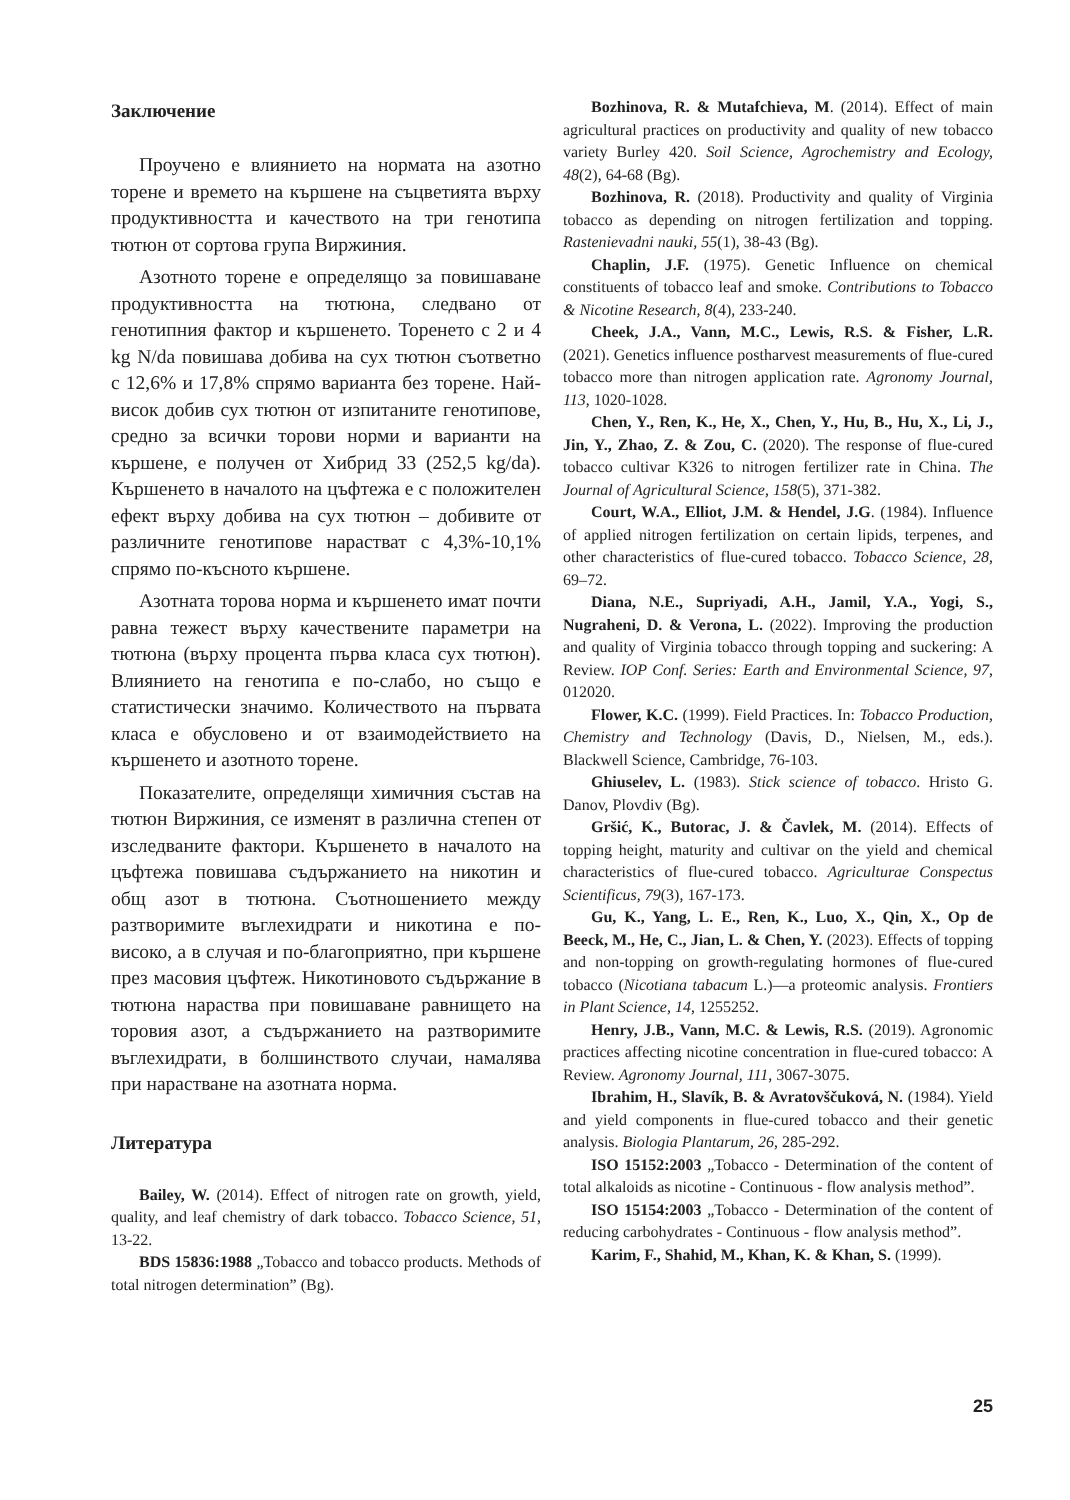Заключение
Проучено е влиянието на нормата на азотно торене и времето на кършене на съцветията върху продуктивността и качеството на три генотипа тютюн от сортова група Виржиния.
Азотното торене е определящо за повишаване продуктивността на тютюна, следвано от генотипния фактор и кършенето. Торенето с 2 и 4 kg N/da повишава добива на сух тютюн съответно с 12,6% и 17,8% спрямо варианта без торене. Най-висок добив сух тютюн от изпитаните генотипове, средно за всички торови норми и варианти на кършене, е получен от Хибрид 33 (252,5 kg/da). Кършенето в началото на цъфтежа е с положителен ефект върху добива на сух тютюн – добивите от различните генотипове нарастват с 4,3%-10,1% спрямо по-късното кършене.
Азотната торова норма и кършенето имат почти равна тежест върху качествените параметри на тютюна (върху процента първа класа сух тютюн). Влиянието на генотипа е по-слабо, но също е статистически значимо. Количеството на първата класа е обусловено и от взаимодействието на кършенето и азотното торене.
Показателите, определящи химичния състав на тютюн Виржиния, се изменят в различна степен от изследваните фактори. Кършенето в началото на цъфтежа повишава съдържанието на никотин и общ азот в тютюна. Съотношението между разтворимите въглехидрати и никотина е по-високо, а в случая и по-благоприятно, при кършене през масовия цъфтеж. Никотиновото съдържание в тютюна нараства при повишаване равнището на торовия азот, а съдържанието на разтворимите въглехидрати, в болшинството случаи, намалява при нарастване на азотната норма.
Литература
Bailey, W. (2014). Effect of nitrogen rate on growth, yield, quality, and leaf chemistry of dark tobacco. Tobacco Science, 51, 13-22.
BDS 15836:1988 „Tobacco and tobacco products. Methods of total nitrogen determination” (Bg).
Bozhinova, R. & Mutafchieva, M. (2014). Effect of main agricultural practices on productivity and quality of new tobacco variety Burley 420. Soil Science, Agrochemistry and Ecology, 48(2), 64-68 (Bg).
Bozhinova, R. (2018). Productivity and quality of Virginia tobacco as depending on nitrogen fertilization and topping. Rastenievadni nauki, 55(1), 38-43 (Bg).
Chaplin, J.F. (1975). Genetic Influence on chemical constituents of tobacco leaf and smoke. Contributions to Tobacco & Nicotine Research, 8(4), 233-240.
Cheek, J.A., Vann, M.C., Lewis, R.S. & Fisher, L.R. (2021). Genetics influence postharvest measurements of flue-cured tobacco more than nitrogen application rate. Agronomy Journal, 113, 1020-1028.
Chen, Y., Ren, K., He, X., Chen, Y., Hu, B., Hu, X., Li, J., Jin, Y., Zhao, Z. & Zou, C. (2020). The response of flue-cured tobacco cultivar K326 to nitrogen fertilizer rate in China. The Journal of Agricultural Science, 158(5), 371-382.
Court, W.A., Elliot, J.M. & Hendel, J.G. (1984). Influence of applied nitrogen fertilization on certain lipids, terpenes, and other characteristics of flue-cured tobacco. Tobacco Science, 28, 69–72.
Diana, N.E., Supriyadi, A.H., Jamil, Y.A., Yogi, S., Nugraheni, D. & Verona, L. (2022). Improving the production and quality of Virginia tobacco through topping and suckering: A Review. IOP Conf. Series: Earth and Environmental Science, 97, 012020.
Flower, K.C. (1999). Field Practices. In: Tobacco Production, Chemistry and Technology (Davis, D., Nielsen, M., eds.). Blackwell Science, Cambridge, 76-103.
Ghiuselev, L. (1983). Stick science of tobacco. Hristo G. Danov, Plovdiv (Bg).
Gršić, K., Butorac, J. & Čavlek, M. (2014). Effects of topping height, maturity and cultivar on the yield and chemical characteristics of flue-cured tobacco. Agriculturae Conspectus Scientificus, 79(3), 167-173.
Gu, K., Yang, L. E., Ren, K., Luo, X., Qin, X., Op de Beeck, M., He, C., Jian, L. & Chen, Y. (2023). Effects of topping and non-topping on growth-regulating hormones of flue-cured tobacco (Nicotiana tabacum L.)—a proteomic analysis. Frontiers in Plant Science, 14, 1255252.
Henry, J.B., Vann, M.C. & Lewis, R.S. (2019). Agronomic practices affecting nicotine concentration in flue-cured tobacco: A Review. Agronomy Journal, 111, 3067-3075.
Ibrahim, H., Slavík, B. & Avratovščuková, N. (1984). Yield and yield components in flue-cured tobacco and their genetic analysis. Biologia Plantarum, 26, 285-292.
ISO 15152:2003 „Tobacco - Determination of the content of total alkaloids as nicotine - Continuous - flow analysis method”.
ISO 15154:2003 „Tobacco - Determination of the content of reducing carbohydrates - Continuous - flow analysis method”.
Karim, F., Shahid, M., Khan, K. & Khan, S. (1999).
25